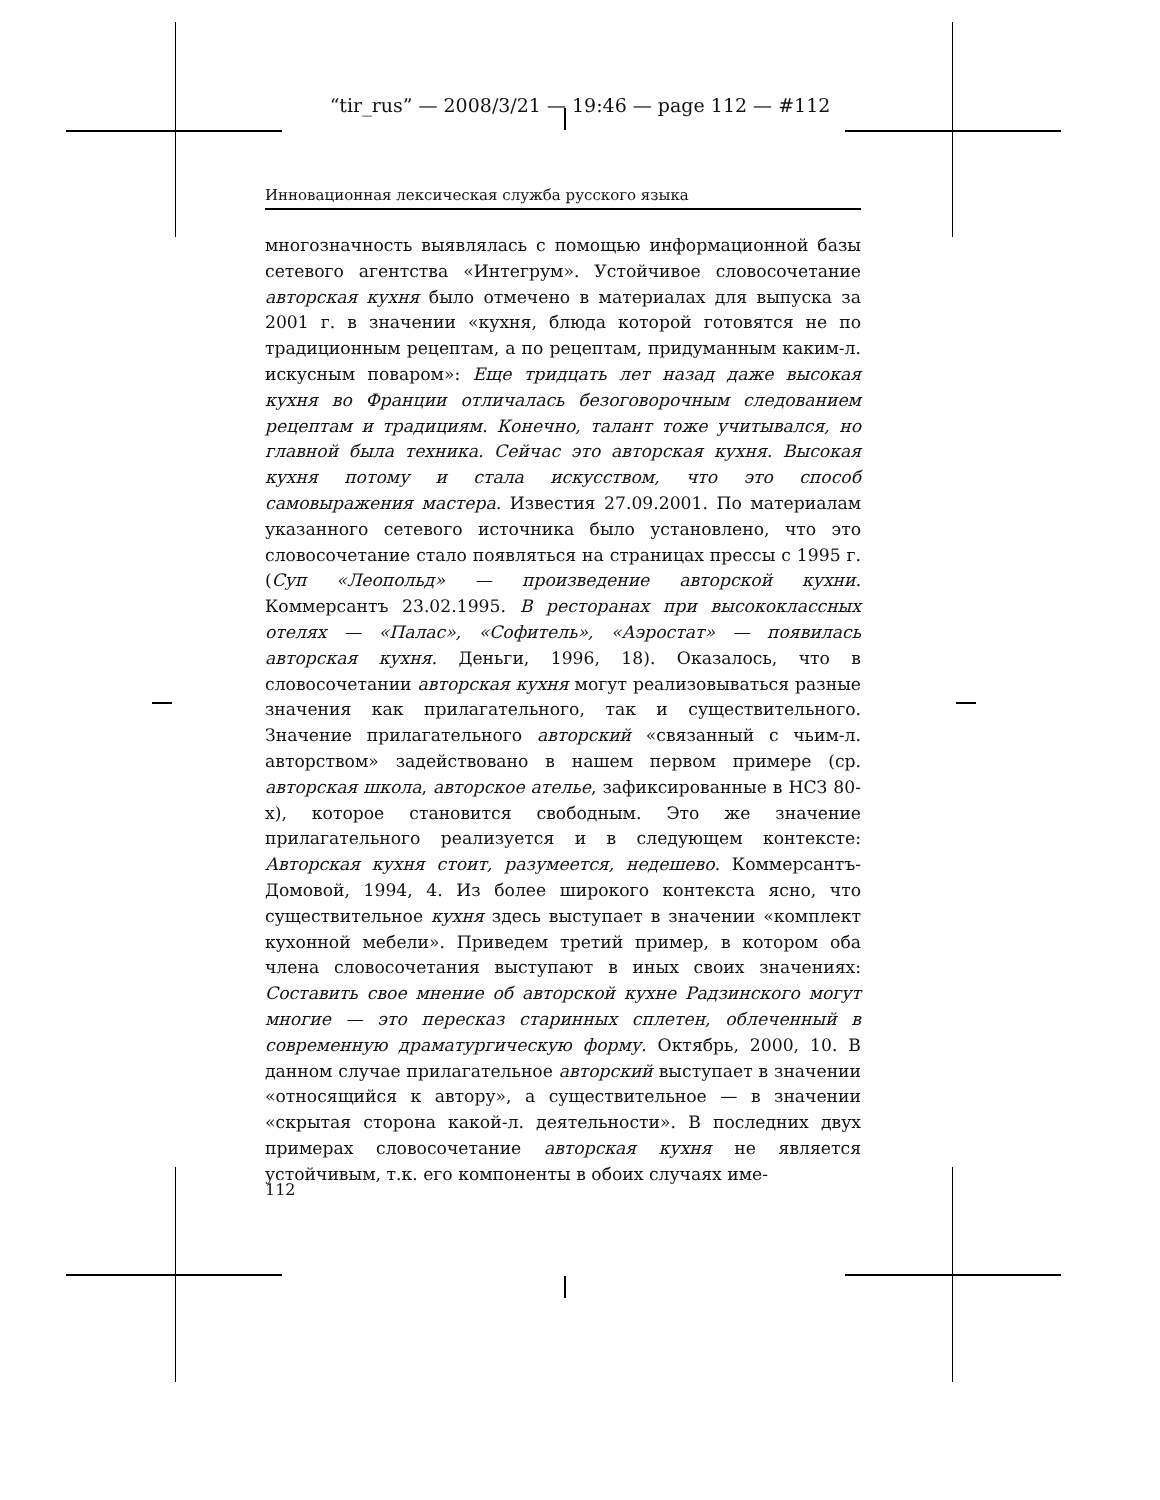“tir_rus” — 2008/3/21 — 19:46 — page 112 — #112
Инновационная лексическая служба русского языка
многозначность выявлялась с помощью информационной базы сетевого агентства «Интегрум». Устойчивое словосочетание авторская кухня было отмечено в материалах для выпуска за 2001 г. в значении «кухня, блюда которой готовятся не по традиционным рецептам, а по рецептам, придуманным каким-л. искусным поваром»: Еще тридцать лет назад даже высокая кухня во Франции отличалась безоговорочным следованием рецептам и традициям. Конечно, талант тоже учитывался, но главной была техника. Сейчас это авторская кухня. Высокая кухня потому и стала искусством, что это способ самовыражения мастера. Известия 27.09.2001. По материалам указанного сетевого источника было установлено, что это словосочетание стало появляться на страницах прессы с 1995 г. (Суп «Леопольд» — произведение авторской кухни. Коммерсантъ 23.02.1995. В ресторанах при высококлассных отелях — «Палас», «Софитель», «Аэростат» — появилась авторская кухня. Деньги, 1996, 18). Оказалось, что в словосочетании авторская кухня могут реализовываться разные значения как прилагательного, так и существительного. Значение прилагательного авторский «связанный с чьим-л. авторством» задействовано в нашем первом примере (ср. авторская школа, авторское ателье, зафиксированные в НСЗ 80-х), которое становится свободным. Это же значение прилагательного реализуется и в следующем контексте: Авторская кухня стоит, разумеется, недешево. Коммерсантъ-Домовой, 1994, 4. Из более широкого контекста ясно, что существительное кухня здесь выступает в значении «комплект кухонной мебели». Приведем третий пример, в котором оба члена словосочетания выступают в иных своих значениях: Составить свое мнение об авторской кухне Радзинского могут многие — это пересказ старинных сплетен, облеченный в современную драматургическую форму. Октябрь, 2000, 10. В данном случае прилагательное авторский выступает в значении «относящийся к автору», а существительное — в значении «скрытая сторона какой-л. деятельности». В последних двух примерах словосочетание авторская кухня не является устойчивым, т.к. его компоненты в обоих случаях име-
112